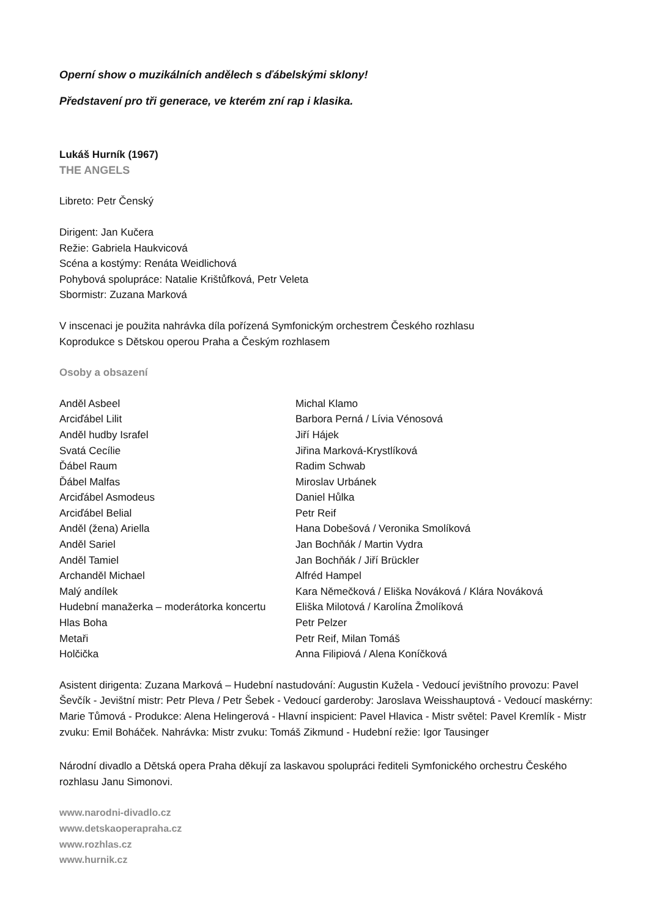Operní show o muzikálních andělech s ďábelskými sklony!
Představení pro tři generace, ve kterém zní rap i klasika.
Lukáš Hurník (1967)
THE ANGELS
Libreto: Petr Čenský
Dirigent: Jan Kučera
Režie: Gabriela Haukvicová
Scéna a kostýmy: Renáta Weidlichová
Pohybová spolupráce: Natalie Krištůfková, Petr Veleta
Sbormistr: Zuzana Marková
V inscenaci je použita nahrávka díla pořízená Symfonickým orchestrem Českého rozhlasu
Koprodukce s Dětskou operou Praha a Českým rozhlasem
Osoby a obsazení
| Anděl Asbeel | Michal Klamo |
| Arciďábel Lilit | Barbora Perná / Lívia Vénosová |
| Anděl hudby Israfel | Jiří Hájek |
| Svatá Cecílie | Jiřina Marková-Krystlíková |
| Ďábel Raum | Radim Schwab |
| Ďábel Malfas | Miroslav Urbánek |
| Arciďábel Asmodeus | Daniel Hůlka |
| Arciďábel Belial | Petr Reif |
| Anděl (žena) Ariella | Hana Dobešová / Veronika Smolíková |
| Anděl Sariel | Jan Bochňák / Martin Vydra |
| Anděl Tamiel | Jan Bochňák / Jiří Brückler |
| Archanděl Michael | Alfréd Hampel |
| Malý andílek | Kara Němečková / Eliška Nováková / Klára Nováková |
| Hudební manažerka – moderátorka koncertu | Eliška Milotová / Karolína Žmolíková |
| Hlas Boha | Petr Pelzer |
| Metaři | Petr Reif, Milan Tomáš |
| Holčička | Anna Filipiová / Alena Koníčková |
Asistent dirigenta: Zuzana Marková – Hudební nastudování: Augustin Kužela - Vedoucí jevištního provozu: Pavel Ševčík - Jevištní mistr: Petr Pleva / Petr Šebek - Vedoucí garderoby: Jaroslava Weisshauptová - Vedoucí maskérny: Marie Tůmová - Produkce: Alena Helingerová - Hlavní inspicient: Pavel Hlavica - Mistr světel: Pavel Kremlík - Mistr zvuku: Emil Boháček. Nahrávka: Mistr zvuku: Tomáš Zikmund - Hudební režie: Igor Tausinger
Národní divadlo a Dětská opera Praha děkují za laskavou spolupráci řediteli Symfonického orchestru Českého rozhlasu Janu Simonovi.
www.narodni-divadlo.cz
www.detskaoperapraha.cz
www.rozhlas.cz
www.hurnik.cz